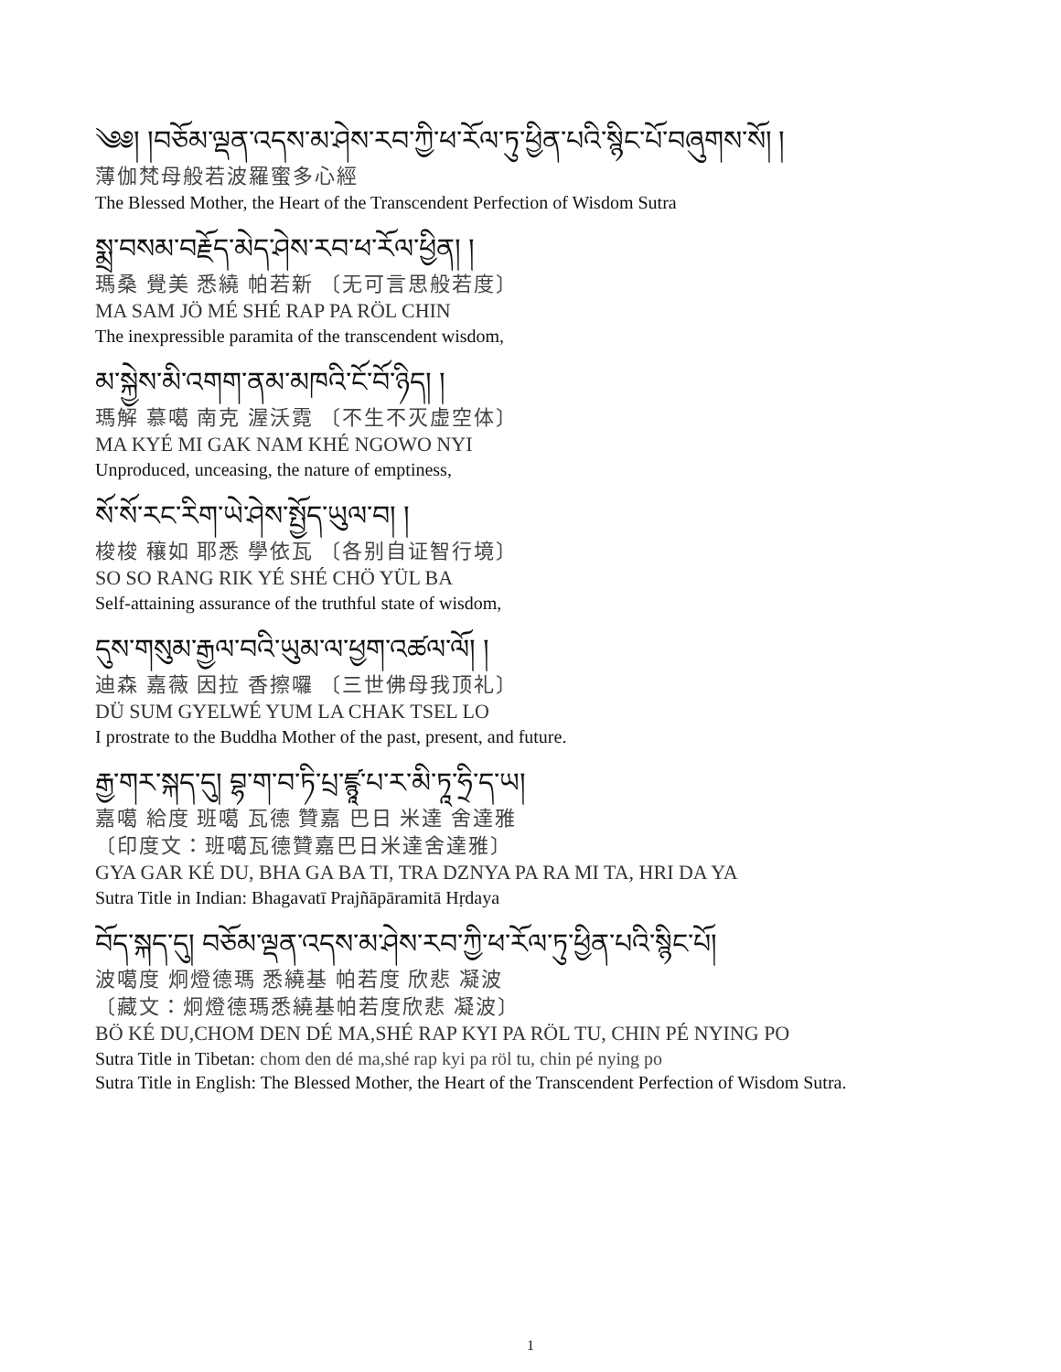༄༅། །བཅོམ་ལྡན་འདས་མ་ཤེས་རབ་ཀྱི་ཕ་རོལ་ཏུ་ཕྱིན་པའི་སྙིང་པོ་བཞུགས་སོ། །
薄伽梵母般若波羅蜜多心經
The Blessed Mother, the Heart of the Transcendent Perfection of Wisdom Sutra
སྨྲ་བསམ་བརྗོད་མེད་ཤེས་རབ་ཕ་རོལ་ཕྱིན། །
瑪桑 覺美 悉繞 帕若新 〔无可言思般若度〕
MA SAM JÖ MÉ SHÉ RAP PA RÖL CHIN
The inexpressible paramita of the transcendent wisdom,
མ་སྐྱེས་མི་འགག་ནམ་མཁའི་ངོ་བོ་ཉིད། །
瑪解 慕噶 南克 渥沃霓 〔不生不灭虚空体〕
MA KYÉ MI GAK NAM KHÉ NGOWO NYI
Unproduced, unceasing, the nature of emptiness,
སོ་སོ་རང་རིག་ཡེ་ཤེས་སྤྱོད་ཡུལ་བ། །
梭梭 穰如 耶悉 學依瓦 〔各别自证智行境〕
SO SO RANG RIK YÉ SHÉ CHÖ YÜL BA
Self-attaining assurance of the truthful state of wisdom,
དུས་གསུམ་རྒྱལ་བའི་ཡུམ་ལ་ཕྱག་འཚལ་ལོ། །
迪森 嘉薇 因拉 香擦囉 〔三世佛母我顶礼〕
DÜ SUM GYELWÉ YUM LA CHAK TSEL LO
I prostrate to the Buddha Mother of the past, present, and future.
རྒྱ་གར་སྐད་དུ། བྷ་ག་བ་ཏི་པྲ་ཛྙཱ་པ་ར་མི་ཏཱ་ཧྲི་ད་ཡ།
嘉噶 給度 班噶 瓦德 贊嘉 巴日 米達 舍達雅
〔印度文：班噶瓦德贊嘉巴日米達舍達雅〕
GYA GAR KÉ DU, BHA GA BA TI, TRA DZNYA PA RA MI TA, HRI DA YA
Sutra Title in Indian: Bhagavatī Prajñāpāramitā Hṛdaya
བོད་སྐད་དུ། བཅོམ་ལྡན་འདས་མ་ཤེས་རབ་ཀྱི་ཕ་རོལ་ཏུ་ཕྱིན་པའི་སྙིང་པོ།
波噶度 炯燈德瑪 悉繞基 帕若度 欣悲 凝波
〔藏文：炯燈德瑪悉繞基帕若度欣悲 凝波〕
BÖ KÉ DU,CHOM DEN DÉ MA,SHÉ RAP KYI PA RÖL TU, CHIN PÉ NYING PO
Sutra Title in Tibetan: chom den dé ma,shé rap kyi pa röl tu, chin pé nying po
Sutra Title in English: The Blessed Mother, the Heart of the Transcendent Perfection of Wisdom Sutra.
1